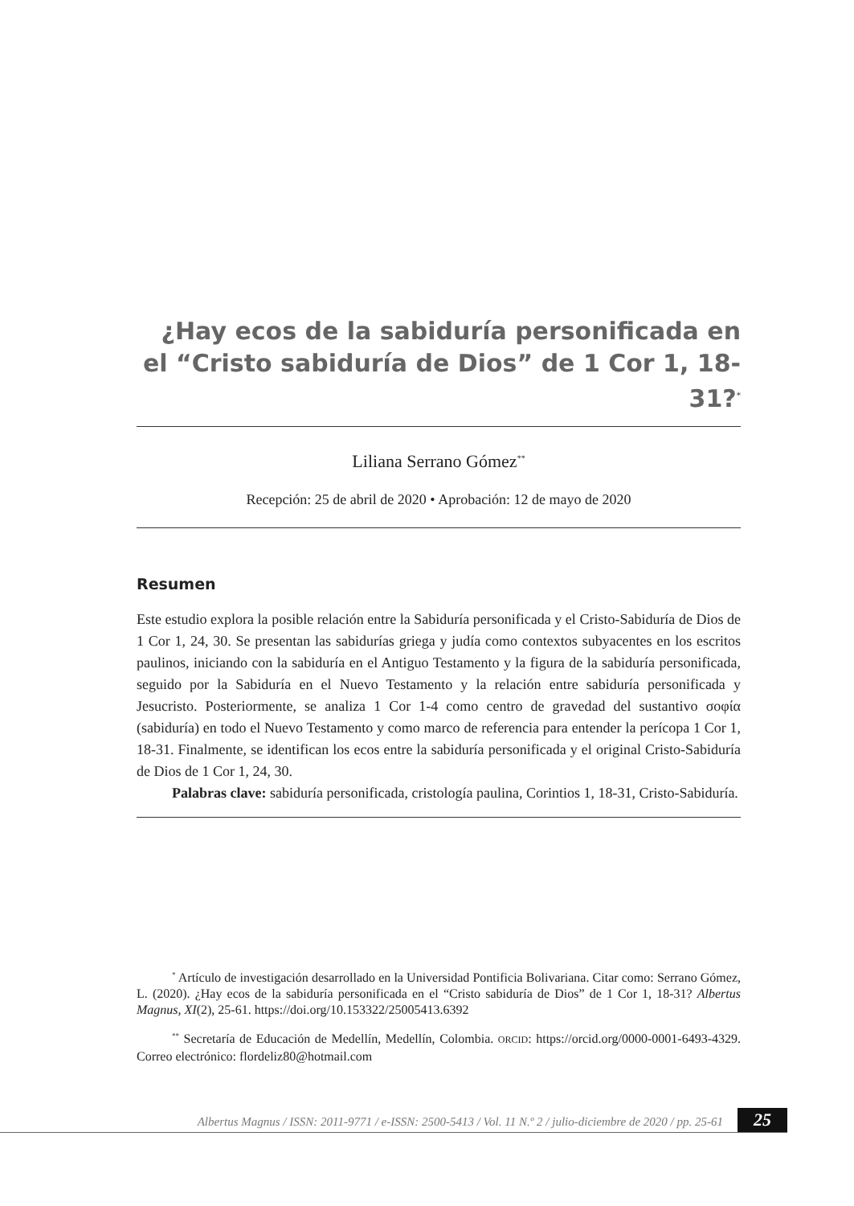¿Hay ecos de la sabiduría personificada en el “Cristo sabiduría de Dios” de 1 Cor 1, 18-31?<sup>*</sup>
Liliana Serrano Gómez<sup>**</sup>
Recepción: 25 de abril de 2020 • Aprobación: 12 de mayo de 2020
Resumen
Este estudio explora la posible relación entre la Sabiduría personificada y el Cristo-Sabiduría de Dios de 1 Cor 1, 24, 30. Se presentan las sabidurías griega y judía como contextos subyacentes en los escritos paulinos, iniciando con la sabiduría en el Antiguo Testamento y la figura de la sabiduría personificada, seguido por la Sabiduría en el Nuevo Testamento y la relación entre sabiduría personificada y Jesucristo. Posteriormente, se analiza 1 Cor 1-4 como centro de gravedad del sustantivo σοφία (sabiduría) en todo el Nuevo Testamento y como marco de referencia para entender la perícopa 1 Cor 1, 18-31. Finalmente, se identifican los ecos entre la sabiduría personificada y el original Cristo-Sabiduría de Dios de 1 Cor 1, 24, 30.
Palabras clave: sabiduría personificada, cristología paulina, Corintios 1, 18-31, Cristo-Sabiduría.
<sup>*</sup> Artículo de investigación desarrollado en la Universidad Pontificia Bolivariana. Citar como: Serrano Gómez, L. (2020). ¿Hay ecos de la sabiduría personificada en el “Cristo sabiduría de Dios” de 1 Cor 1, 18-31? Albertus Magnus, XI(2), 25-61. https://doi.org/10.153322/25005413.6392
<sup>**</sup> Secretaría de Educación de Medellín, Medellín, Colombia. ORCID: https://orcid.org/0000-0001-6493-4329. Correo electrónico: flordeliz80@hotmail.com
Albertus Magnus / ISSN: 2011-9771 / e-ISSN: 2500-5413 / Vol. 11 N.º 2 / julio-diciembre de 2020 / pp. 25-61 25